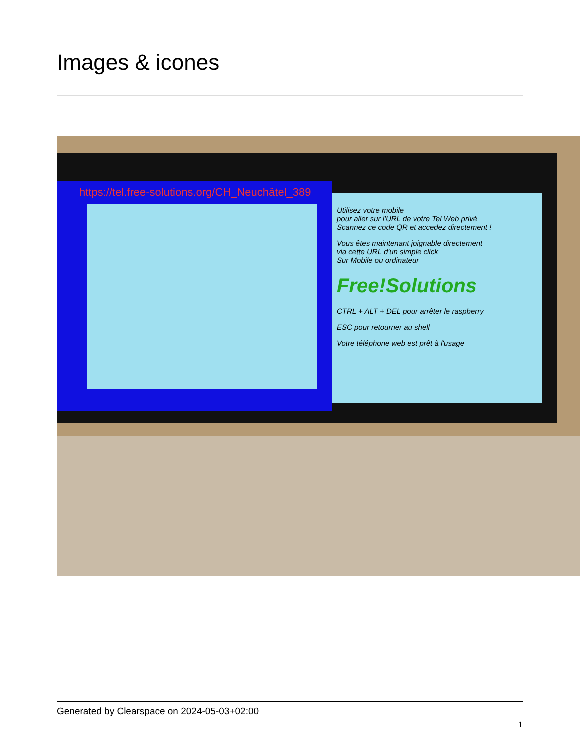Images & icones
https://tel.free-solutions.org/CH_Neuchâtel_389
Utilisez votre mobile
pour aller sur l'URL de votre Tel Web privé
Scannez ce code QR et accedez directement !
Vous êtes maintenant joignable directement
via cette URL d'un simple click
Sur Mobile ou ordinateur
Free!Solutions
CTRL + ALT + DEL pour arrêter le raspberry
ESC pour retourner au shell
Votre téléphone web est prêt à l'usage
Generated by Clearspace on 2024-05-03+02:00
1